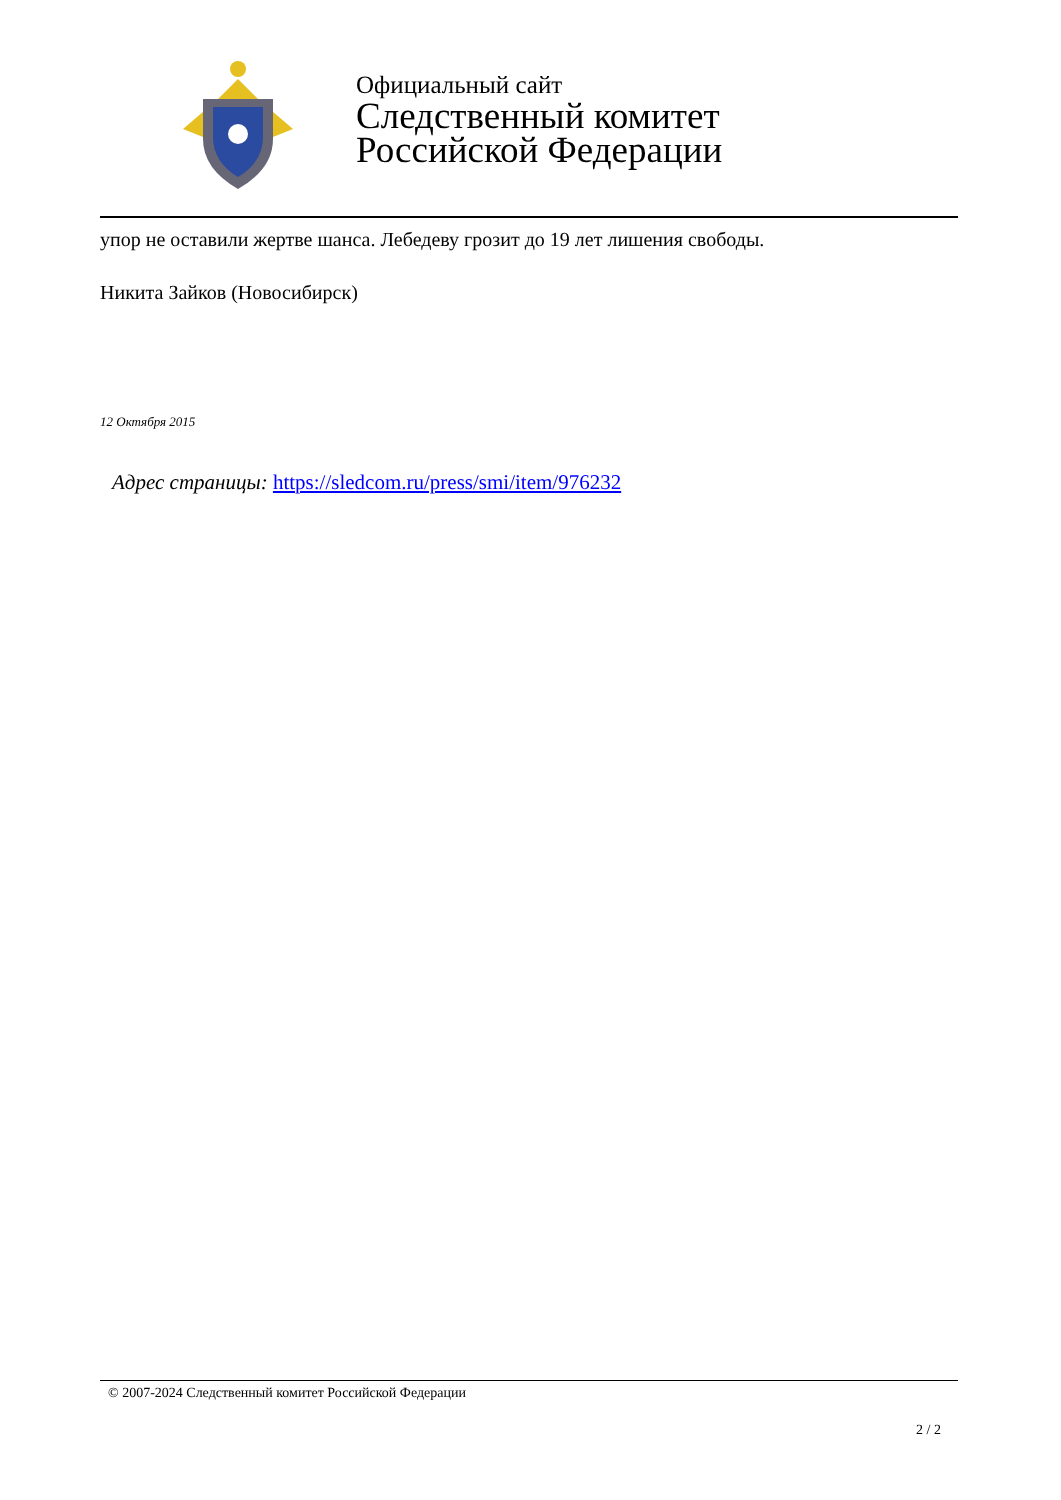Официальный сайт
Следственный комитет
Российской Федерации
упор не оставили жертве шанса. Лебедеву грозит до 19 лет лишения свободы.
Никита Зайков (Новосибирск)
12 Октября 2015
Адрес страницы: https://sledcom.ru/press/smi/item/976232
© 2007-2024 Следственный комитет Российской Федерации
2 / 2